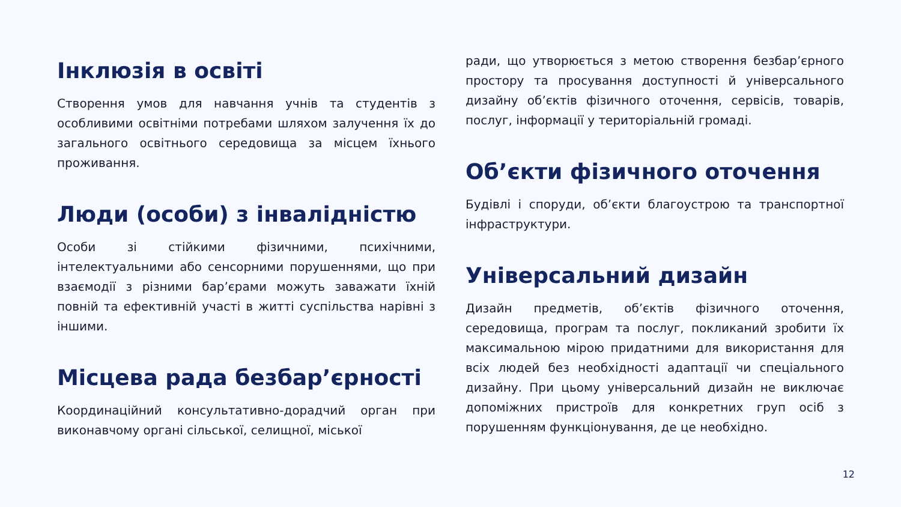Інклюзія в освіті
Створення умов для навчання учнів та студентів з особливими освітніми потребами шляхом залучення їх до загального освітнього середовища за місцем їхнього проживання.
Люди (особи) з інвалідністю
Особи зі стійкими фізичними, психічними, інтелектуальними або сенсорними порушеннями, що при взаємодії з різними бар’єрами можуть заважати їхній повній та ефективній участі в житті суспільства нарівні з іншими.
Місцева рада безбар’єрності
Координаційний консультативно-дорадчий орган при виконавчому органі сільської, селищної, міської
ради, що утворюється з метою створення безбар’єрного простору та просування доступності й універсального дизайну об’єктів фізичного оточення, сервісів, товарів, послуг, інформації у територіальній громаді.
Об’єкти фізичного оточення
Будівлі і споруди, об’єкти благоустрою та транспортної інфраструктури.
Універсальний дизайн
Дизайн предметів, об’єктів фізичного оточення, середовища, програм та послуг, покликаний зробити їх максимальною мірою придатними для використання для всіх людей без необхідності адаптації чи спеціального дизайну. При цьому універсальний дизайн не виключає допоміжних пристроїв для конкретних груп осіб з порушенням функціонування, де це необхідно.
12